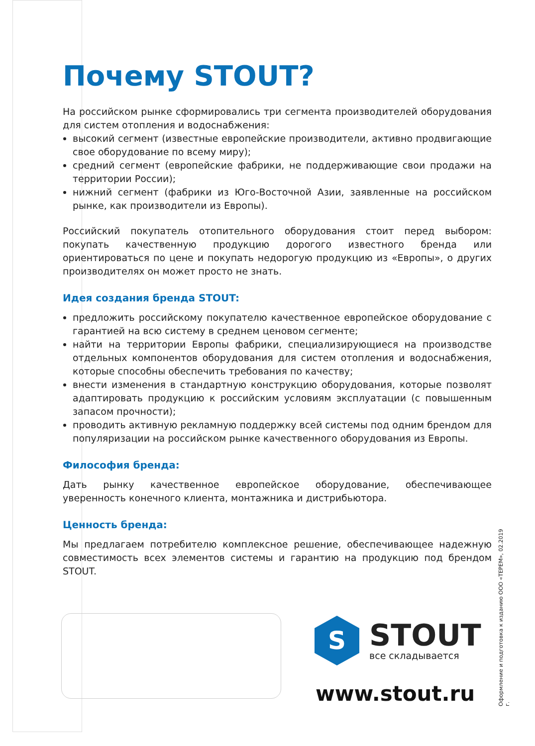Почему STOUT?
На российском рынке сформировались три сегмента производителей оборудования для систем отопления и водоснабжения:
высокий сегмент (известные европейские производители, активно продвигающие свое оборудование по всему миру);
средний сегмент (европейские фабрики, не поддерживающие свои продажи на территории России);
нижний сегмент (фабрики из Юго-Восточной Азии, заявленные на российском рынке, как производители из Европы).
Российский покупатель отопительного оборудования стоит перед выбором: покупать качественную продукцию дорогого известного бренда или ориентироваться по цене и покупать недорогую продукцию из «Европы», о других производителях он может просто не знать.
Идея создания бренда STOUT:
предложить российскому покупателю качественное европейское оборудование с гарантией на всю систему в среднем ценовом сегменте;
найти на территории Европы фабрики, специализирующиеся на производстве отдельных компонентов оборудования для систем отопления и водоснабжения, которые способны обеспечить требования по качеству;
внести изменения в стандартную конструкцию оборудования, которые позволят адаптировать продукцию к российским условиям эксплуатации (с повышенным запасом прочности);
проводить активную рекламную поддержку всей системы под одним брендом для популяризации на российском рынке качественного оборудования из Европы.
Философия бренда:
Дать рынку качественное европейское оборудование, обеспечивающее уверенность конечного клиента, монтажника и дистрибьютора.
Ценность бренда:
Мы предлагаем потребителю комплексное решение, обеспечивающее надежную совместимость всех элементов системы и гарантию на продукцию под брендом STOUT.
S
STOUT
все складывается
www.stout.ru
Оформление и подготовка к изданию ООО «ТЕРЕМ», 02.2019 г.